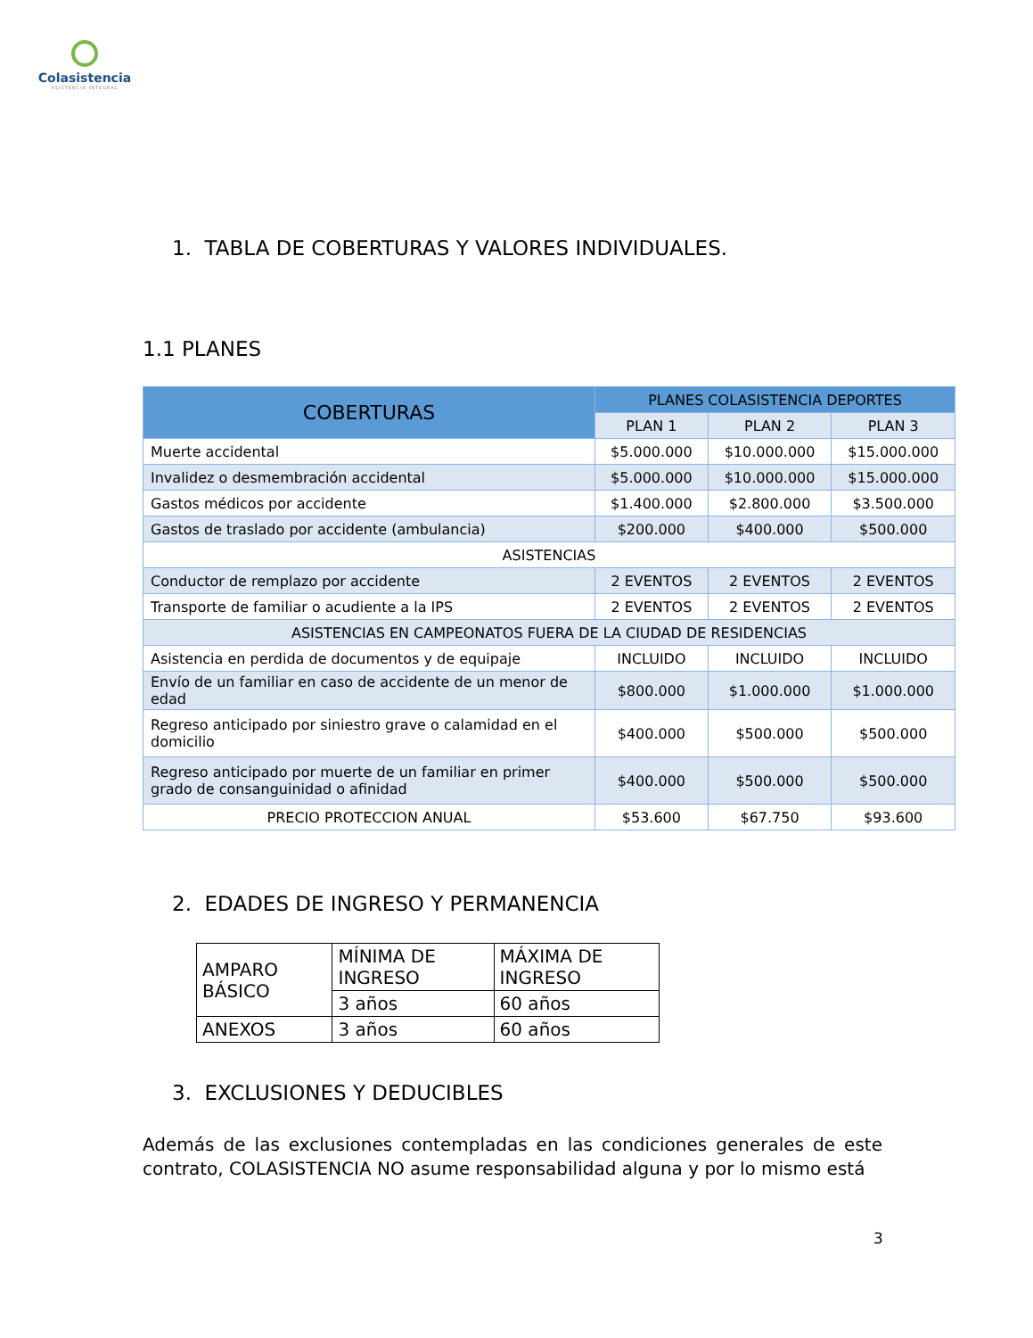Colasistencia
ASISTENCIA INTEGRAL
1. TABLA DE COBERTURAS Y VALORES INDIVIDUALES.
1.1 PLANES
| COBERTURAS | PLANES COLASISTENCIA DEPORTES | | |
| --- | --- | --- | --- |
| | PLAN 1 | PLAN 2 | PLAN 3 |
| Muerte accidental | $5.000.000 | $10.000.000 | $15.000.000 |
| Invalidez o desmembración accidental | $5.000.000 | $10.000.000 | $15.000.000 |
| Gastos médicos por accidente | $1.400.000 | $2.800.000 | $3.500.000 |
| Gastos de traslado por accidente (ambulancia) | $200.000 | $400.000 | $500.000 |
| ASISTENCIAS | | | |
| Conductor de remplazo por accidente | 2 EVENTOS | 2 EVENTOS | 2 EVENTOS |
| Transporte de familiar o acudiente a la IPS | 2 EVENTOS | 2 EVENTOS | 2 EVENTOS |
| ASISTENCIAS EN CAMPEONATOS FUERA DE LA CIUDAD DE RESIDENCIAS | | | |
| Asistencia en perdida de documentos y de equipaje | INCLUIDO | INCLUIDO | INCLUIDO |
| Envío de un familiar en caso de accidente de un menor de edad | $800.000 | $1.000.000 | $1.000.000 |
| Regreso anticipado por siniestro grave o calamidad en el domicilio | $400.000 | $500.000 | $500.000 |
| Regreso anticipado por muerte de un familiar en primer grado de consanguinidad o afinidad | $400.000 | $500.000 | $500.000 |
| PRECIO PROTECCION ANUAL | $53.600 | $67.750 | $93.600 |
2. EDADES DE INGRESO Y PERMANENCIA
| AMPARO BÁSICO | MÍNIMA DE INGRESO | MÁXIMA DE INGRESO |
| | 3 años | 60 años |
| ANEXOS | 3 años | 60 años |
3. EXCLUSIONES Y DEDUCIBLES
Además de las exclusiones contempladas en las condiciones generales de este contrato, COLASISTENCIA NO asume responsabilidad alguna y por lo mismo está
3